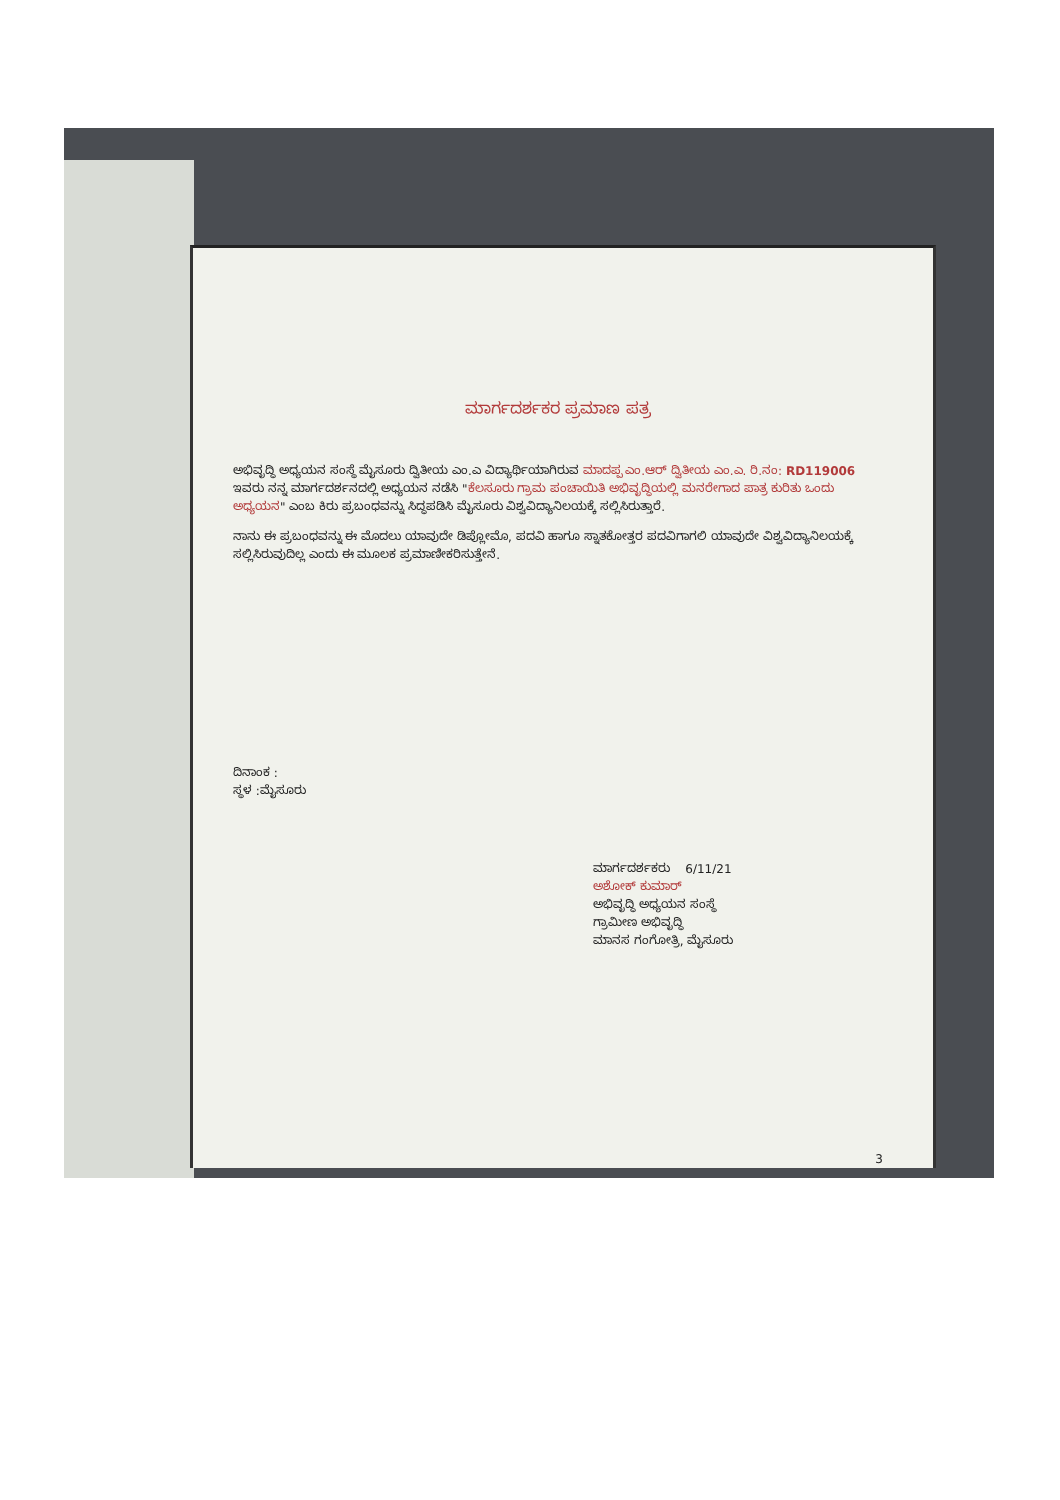ಮಾರ್ಗದರ್ಶಕರ ಪ್ರಮಾಣ ಪತ್ರ
ಅಭಿವೃದ್ಧಿ ಅಧ್ಯಯನ ಸಂಸ್ಥೆ ಮೈಸೂರು ದ್ವಿತೀಯ ಎಂ.ಎ ವಿದ್ಯಾರ್ಥಿಯಾಗಿರುವ ಮಾದಪ್ಪ ಎಂ.ಆರ್ ದ್ವಿತೀಯ ಎಂ.ಎ. ರಿ.ನಂ: RD119006 ಇವರು ನನ್ನ ಮಾರ್ಗದರ್ಶನದಲ್ಲಿ ಅಧ್ಯಯನ ನಡೆಸಿ "ಕೆಲಸೂರು ಗ್ರಾಮ ಪಂಚಾಯಿತಿ ಅಭಿವೃದ್ಧಿಯಲ್ಲಿ ಮನರೇಗಾದ ಪಾತ್ರ ಕುರಿತು ಒಂದು ಅಧ್ಯಯನ" ಎಂಬ ಕಿರು ಪ್ರಬಂಧವನ್ನು ಸಿದ್ಧಪಡಿಸಿ ಮೈಸೂರು ವಿಶ್ವವಿದ್ಯಾನಿಲಯಕ್ಕೆ ಸಲ್ಲಿಸಿರುತ್ತಾರೆ.
ನಾನು ಈ ಪ್ರಬಂಧವನ್ನು ಈ ಮೊದಲು ಯಾವುದೇ ಡಿಪ್ಲೋಮೊ, ಪದವಿ ಹಾಗೂ ಸ್ನಾತಕೋತ್ತರ ಪದವಿಗಾಗಲಿ ಯಾವುದೇ ವಿಶ್ವವಿದ್ಯಾನಿಲಯಕ್ಕೆ ಸಲ್ಲಿಸಿರುವುದಿಲ್ಲ ಎಂದು ಈ ಮೂಲಕ ಪ್ರಮಾಣೀಕರಿಸುತ್ತೇನೆ.
ದಿನಾಂಕ :
ಸ್ಥಳ :ಮೈಸೂರು
ಮಾರ್ಗದರ್ಶಕರು 6/11/21
ಅಶೋಕ್ ಕುಮಾರ್
ಅಭಿವೃದ್ಧಿ ಅಧ್ಯಯನ ಸಂಸ್ಥೆ
ಗ್ರಾಮೀಣ ಅಭಿವೃದ್ಧಿ
ಮಾನಸ ಗಂಗೋತ್ರಿ, ಮೈಸೂರು
3